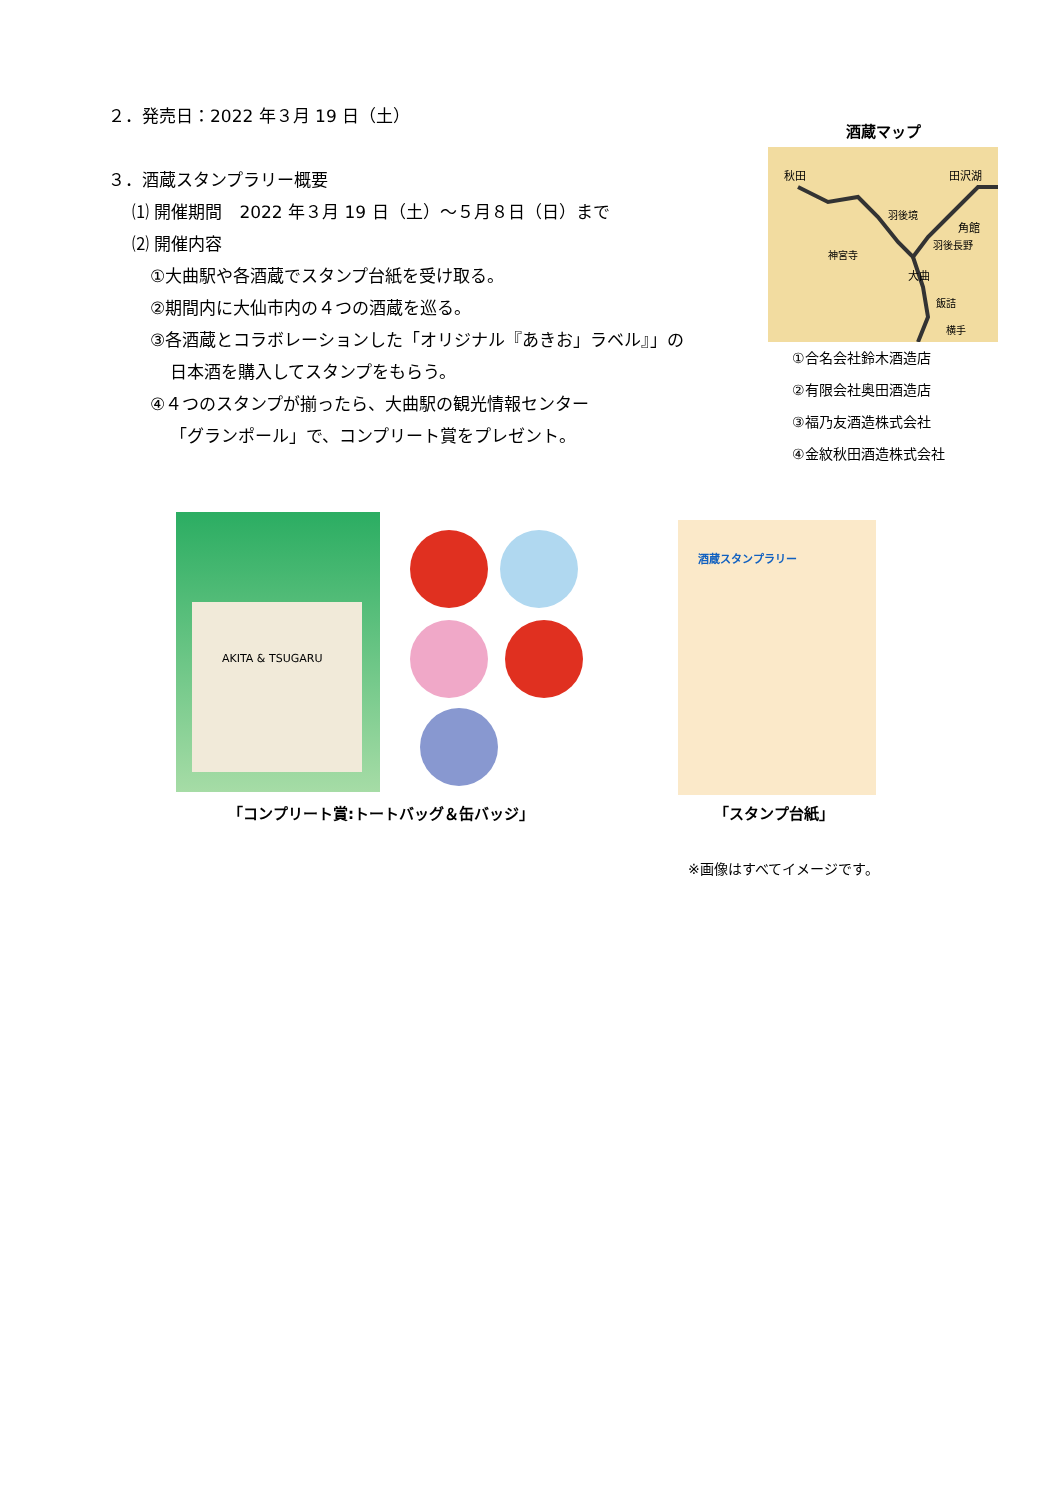２．発売日：2022 年３月 19 日（土）
３．酒蔵スタンプラリー概要
⑴ 開催期間　2022 年３月 19 日（土）～５月８日（日）まで
⑵ 開催内容
①大曲駅や各酒蔵でスタンプ台紙を受け取る。
②期間内に大仙市内の４つの酒蔵を巡る。
③各酒蔵とコラボレーションした「オリジナル『あきお」ラベル』」の
日本酒を購入してスタンプをもらう。
④４つのスタンプが揃ったら、大曲駅の観光情報センター
「グランポール」で、コンプリート賞をプレゼント。
酒蔵マップ
秋田 田沢湖
羽後境
大曲
神宮寺
羽後長野
角館
飯詰
横手
①合名会社鈴木酒造店
②有限会社奥田酒造店
③福乃友酒造株式会社
④金紋秋田酒造株式会社
AKITA & TSUGARU 酒蔵スタンプラリー
「コンプリート賞:トートバッグ＆缶バッジ」
「スタンプ台紙」
※画像はすべてイメージです。